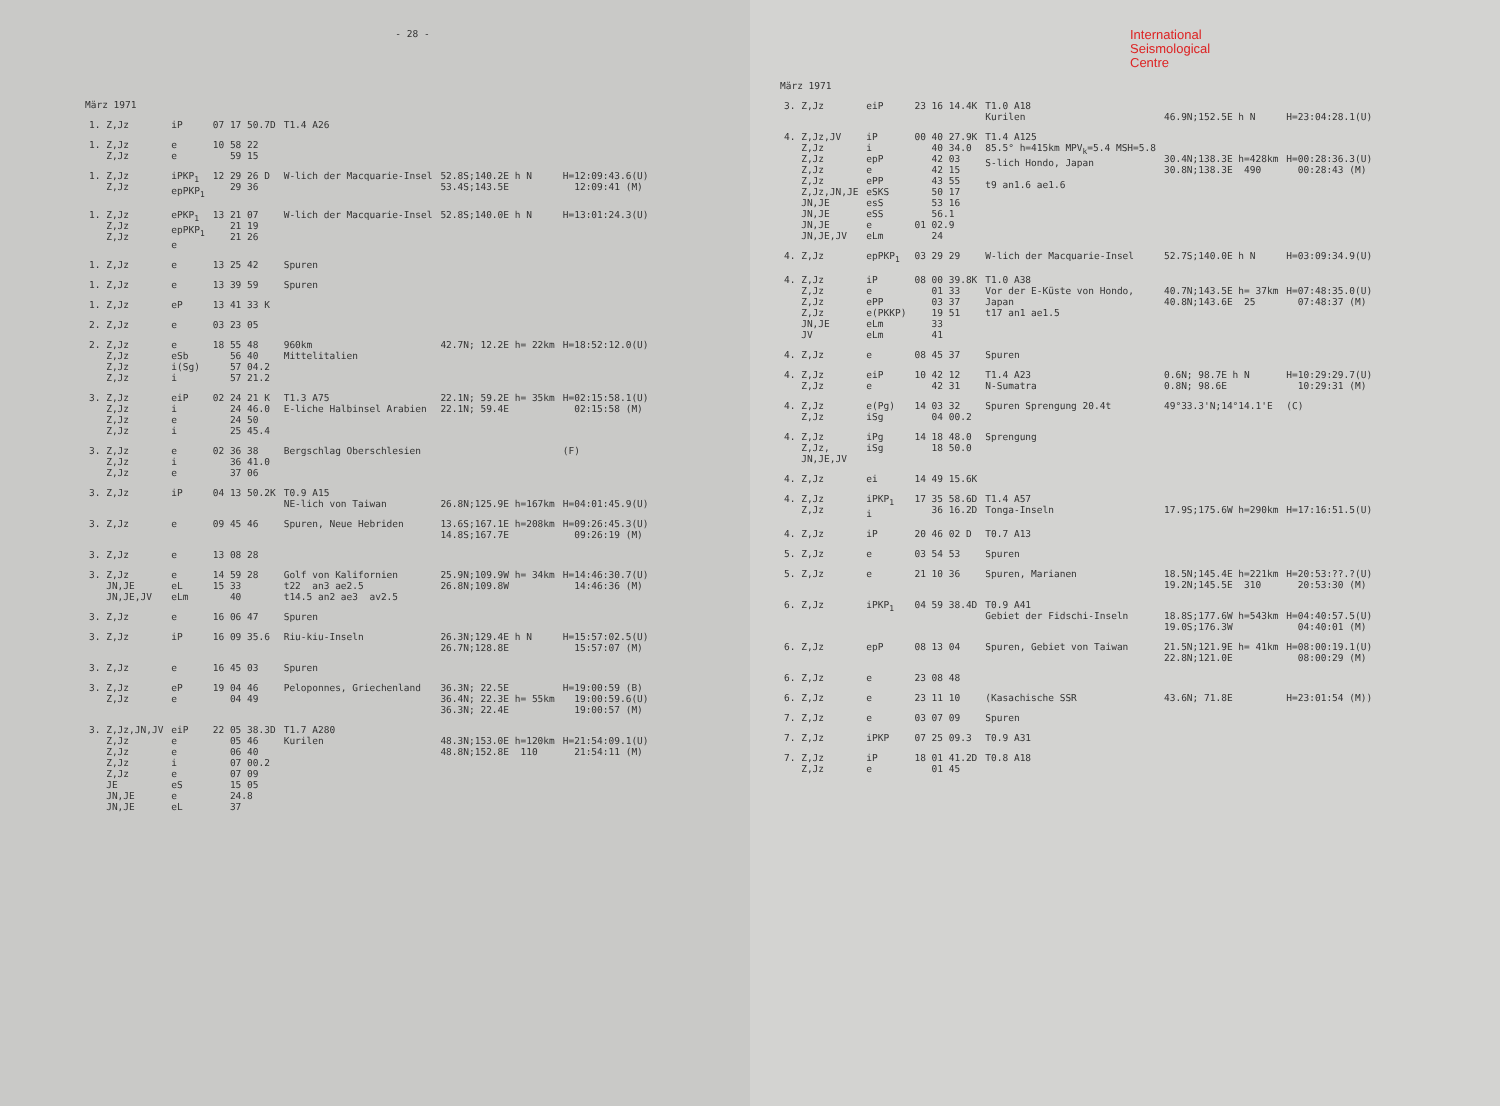- 28 -
März 1971
| 1. Z,Jz | iP | 07 17 50.7D | T1.4 A26 | | |
| 1. Z,Jz Z,Jz | e e | 10 58 22 59 15 | | | |
| 1. Z,Jz Z,Jz | iPKP<sub>1</sub> epPKP<sub>1</sub> | 12 29 26 D 29 36 | W-lich der Macquarie-Insel | 52.8S;140.2E h N 53.4S;143.5E | H=12:09:43.6(U) 12:09:41 (M) |
| 1. Z,Jz Z,Jz Z,Jz | ePKP<sub>1</sub> epPKP<sub>1</sub> e | 13 21 07 21 19 21 26 | W-lich der Macquarie-Insel | 52.8S;140.0E h N | H=13:01:24.3(U) |
| 1. Z,Jz | e | 13 25 42 | Spuren | | |
| 1. Z,Jz | e | 13 39 59 | Spuren | | |
| 1. Z,Jz | eP | 13 41 33 K | | | |
| 2. Z,Jz | e | 03 23 05 | | | |
| 2. Z,Jz Z,Jz Z,Jz Z,Jz | e eSb i(Sg) i | 18 55 48 56 40 57 04.2 57 21.2 | 960km Mittelitalien | 42.7N; 12.2E h= 22km | H=18:52:12.0(U) |
| 3. Z,Jz Z,Jz Z,Jz Z,Jz | eiP i e i | 02 24 21 K 24 46.0 24 50 25 45.4 | T1.3 A75 E-liche Halbinsel Arabien | 22.1N; 59.2E h= 35km 22.1N; 59.4E | H=02:15:58.1(U) 02:15:58 (M) |
| 3. Z,Jz Z,Jz Z,Jz | e i e | 02 36 38 36 41.0 37 06 | Bergschlag Oberschlesien | | (F) |
| 3. Z,Jz | iP | 04 13 50.2K | T0.9 A15 NE-lich von Taiwan | 26.8N;125.9E h=167km | H=04:01:45.9(U) |
| 3. Z,Jz | e | 09 45 46 | Spuren, Neue Hebriden | 13.6S;167.1E h=208km 14.8S;167.7E | H=09:26:45.3(U) 09:26:19 (M) |
| 3. Z,Jz | e | 13 08 28 | | | |
| 3. Z,Jz JN,JE JN,JE,JV | e eL eLm | 14 59 28 15 33 40 | Golf von Kalifornien t22 an3 ae2.5 t14.5 an2 ae3 av2.5 | 25.9N;109.9W h= 34km 26.8N;109.8W | H=14:46:30.7(U) 14:46:36 (M) |
| 3. Z,Jz | e | 16 06 47 | Spuren | | |
| 3. Z,Jz | iP | 16 09 35.6 | Riu-kiu-Inseln | 26.3N;129.4E h N 26.7N;128.8E | H=15:57:02.5(U) 15:57:07 (M) |
| 3. Z,Jz | e | 16 45 03 | Spuren | | |
| 3. Z,Jz Z,Jz | eP e | 19 04 46 04 49 | Peloponnes, Griechenland | 36.3N; 22.5E 36.4N; 22.3E h= 55km 36.3N; 22.4E | H=19:00:59 (B) 19:00:59.6(U) 19:00:57 (M) |
| 3. Z,Jz,JN,JV Z,Jz Z,Jz Z,Jz Z,Jz JE JN,JE JN,JE | eiP e e i e eS e eL | 22 05 38.3D 05 46 06 40 07 00.2 07 09 15 05 24.8 37 | T1.7 A280 Kurilen | 48.3N;153.0E h=120km 48.8N;152.8E 110 | H=21:54:09.1(U) 21:54:11 (M) |
International
Seismological
Centre
März 1971
| 3. Z,Jz | eiP | 23 16 14.4K | T1.0 A18 Kurilen | 46.9N;152.5E h N | H=23:04:28.1(U) |
| 4. Z,Jz,JV Z,Jz Z,Jz Z,Jz Z,Jz Z,Jz,JN,JE JN,JE JN,JE JN,JE JN,JE,JV | iP i epP e ePP eSKS esS eSS e eLm | 00 40 27.9K 40 34.0 42 03 42 15 43 55 50 17 53 16 56.1 01 02.9 24 | T1.4 A125 85.5° h=415km MPV<sub>k</sub>=5.4 MSH=5.8 S-lich Hondo, Japan t9 an1.6 ae1.6 | 30.4N;138.3E h=428km 30.8N;138.3E 490 | H=00:28:36.3(U) 00:28:43 (M) |
| 4. Z,Jz | epPKP<sub>1</sub> | 03 29 29 | W-lich der Macquarie-Insel | 52.7S;140.0E h N | H=03:09:34.9(U) |
| 4. Z,Jz Z,Jz Z,Jz Z,Jz JN,JE JV | iP e ePP e(PKKP) eLm eLm | 08 00 39.8K 01 33 03 37 19 51 33 41 | T1.0 A38 Vor der E-Küste von Hondo, Japan t17 an1 ae1.5 | 40.7N;143.5E h= 37km 40.8N;143.6E 25 | H=07:48:35.0(U) 07:48:37 (M) |
| 4. Z,Jz | e | 08 45 37 | Spuren | | |
| 4. Z,Jz Z,Jz | eiP e | 10 42 12 42 31 | T1.4 A23 N-Sumatra | 0.6N; 98.7E h N 0.8N; 98.6E | H=10:29:29.7(U) 10:29:31 (M) |
| 4. Z,Jz Z,Jz | e(Pg) iSg | 14 03 32 04 00.2 | Spuren Sprengung 20.4t | 49°33.3'N;14°14.1'E | (C) |
| 4. Z,Jz Z,Jz, JN,JE,JV | iPg iSg | 14 18 48.0 18 50.0 | Sprengung | | |
| 4. Z,Jz | ei | 14 49 15.6K | | | |
| 4. Z,Jz Z,Jz | iPKP<sub>1</sub> i | 17 35 58.6D 36 16.2D | T1.4 A57 Tonga-Inseln | 17.9S;175.6W h=290km | H=17:16:51.5(U) |
| 4. Z,Jz | iP | 20 46 02 D | T0.7 A13 | | |
| 5. Z,Jz | e | 03 54 53 | Spuren | | |
| 5. Z,Jz | e | 21 10 36 | Spuren, Marianen | 18.5N;145.4E h=221km 19.2N;145.5E 310 | H=20:53:??.?(U) 20:53:30 (M) |
| 6. Z,Jz | iPKP<sub>1</sub> | 04 59 38.4D | T0.9 A41 Gebiet der Fidschi-Inseln | 18.8S;177.6W h=543km 19.0S;176.3W | H=04:40:57.5(U) 04:40:01 (M) |
| 6. Z,Jz | epP | 08 13 04 | Spuren, Gebiet von Taiwan | 21.5N;121.9E h= 41km 22.8N;121.0E | H=08:00:19.1(U) 08:00:29 (M) |
| 6. Z,Jz | e | 23 08 48 | | | |
| 6. Z,Jz | e | 23 11 10 | (Kasachische SSR | 43.6N; 71.8E | H=23:01:54 (M)) |
| 7. Z,Jz | e | 03 07 09 | Spuren | | |
| 7. Z,Jz | iPKP | 07 25 09.3 | T0.9 A31 | | |
| 7. Z,Jz Z,Jz | iP e | 18 01 41.2D 01 45 | T0.8 A18 | | |